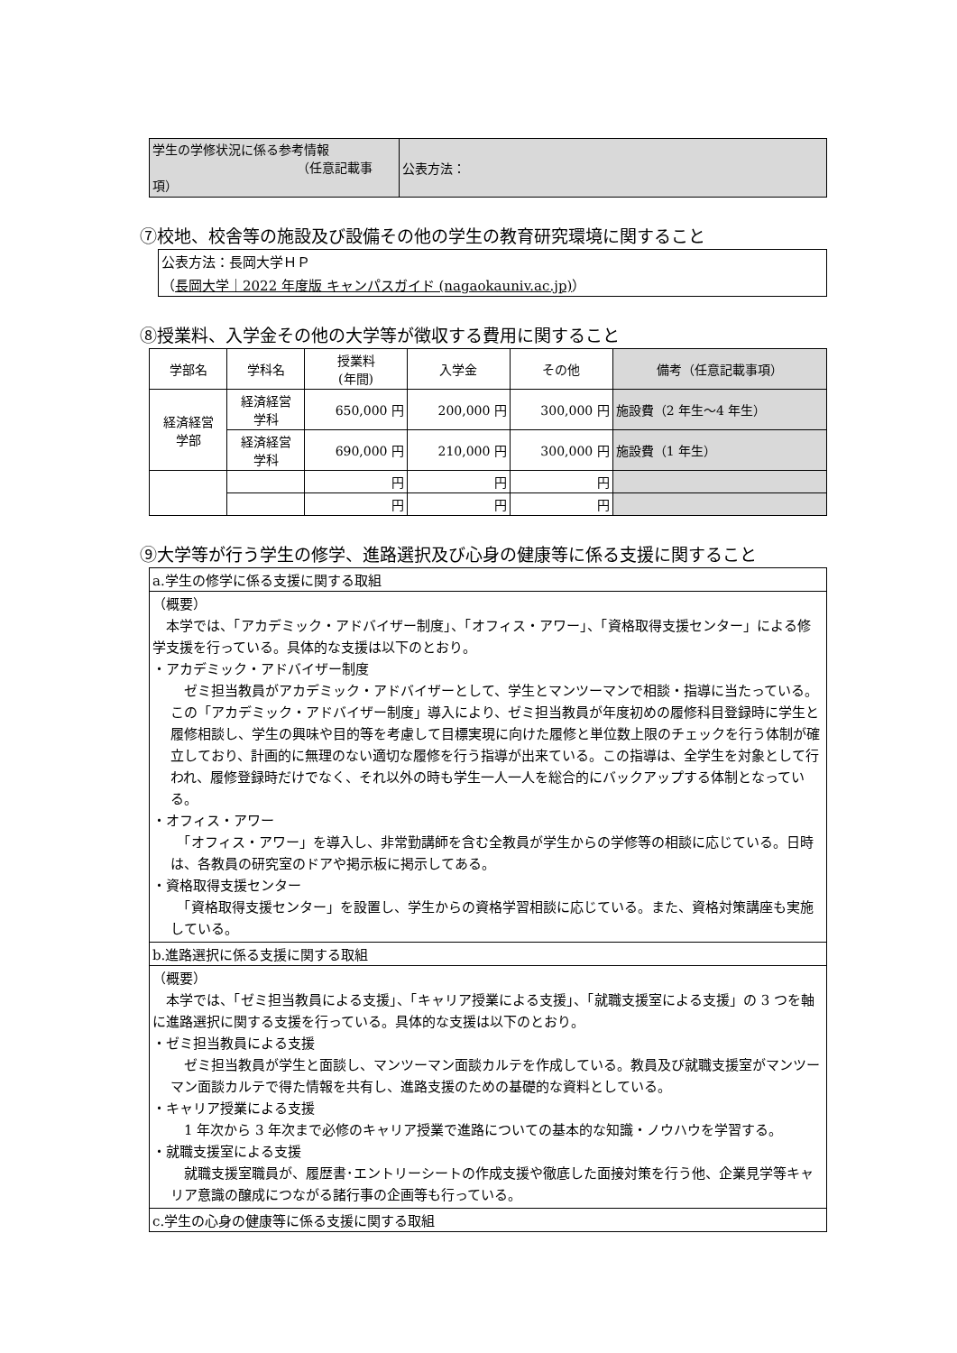| 学生の学修状況に係る参考情報 （任意記載事項） | 公表方法： |
⑦校地、校舎等の施設及び設備その他の学生の教育研究環境に関すること
| 公表方法：長岡大学ＨＰ （ 長岡大学｜2022 年度版 キャンパスガイド (nagaokauniv.ac.jp) ） |
⑧授業料、入学金その他の大学等が徴収する費用に関すること
| 学部名 | 学科名 | 授業料 (年間) | 入学金 | その他 | 備考（任意記載事項） |
| --- | --- | --- | --- | --- | --- |
| 経済経営 学部 | 経済経営 学科 | 650,000 円 | 200,000 円 | 300,000 円 | 施設費（2 年生～4 年生） |
| | 経済経営 学科 | 690,000 円 | 210,000 円 | 300,000 円 | 施設費（1 年生） |
| | | 円 | 円 | 円 | |
| | | 円 | 円 | 円 | |
⑨大学等が行う学生の修学、進路選択及び心身の健康等に係る支援に関すること
| a.学生の修学に係る支援に関する取組 |
| （概要） 本学では、「アカデミック・アドバイザー制度」、「オフィス・アワー」、「資格取得支援センター」による修学支援を行っている。具体的な支援は以下のとおり。 ・アカデミック・アドバイザー制度 ゼミ担当教員がアカデミック・アドバイザーとして、学生とマンツーマンで相談・指導に当たっている。この「アカデミック・アドバイザー制度」導入により、ゼミ担当教員が年度初めの履修科目登録時に学生と履修相談し、学生の興味や目的等を考慮して目標実現に向けた履修と単位数上限のチェックを行う体制が確立しており、計画的に無理のない適切な履修を行う指導が出来ている。この指導は、全学生を対象として行われ、履修登録時だけでなく、それ以外の時も学生一人一人を総合的にバックアップする体制となっている。 ・オフィス・アワー 「オフィス・アワー」を導入し、非常勤講師を含む全教員が学生からの学修等の相談に応じている。日時は、各教員の研究室のドアや掲示板に掲示してある。 ・資格取得支援センター 「資格取得支援センター」を設置し、学生からの資格学習相談に応じている。また、資格対策講座も実施している。 |
| b.進路選択に係る支援に関する取組 |
| （概要） 本学では、「ゼミ担当教員による支援」、「キャリア授業による支援」、「就職支援室による支援」の 3 つを軸に進路選択に関する支援を行っている。具体的な支援は以下のとおり。 ・ゼミ担当教員による支援 ゼミ担当教員が学生と面談し、マンツーマン面談カルテを作成している。教員及び就職支援室がマンツーマン面談カルテで得た情報を共有し、進路支援のための基礎的な資料としている。 ・キャリア授業による支援 1 年次から 3 年次まで必修のキャリア授業で進路についての基本的な知識・ノウハウを学習する。 ・就職支援室による支援 就職支援室職員が、履歴書･エントリーシートの作成支援や徹底した面接対策を行う他、企業見学等キャリア意識の醸成につながる諸行事の企画等も行っている。 |
| c.学生の心身の健康等に係る支援に関する取組 |